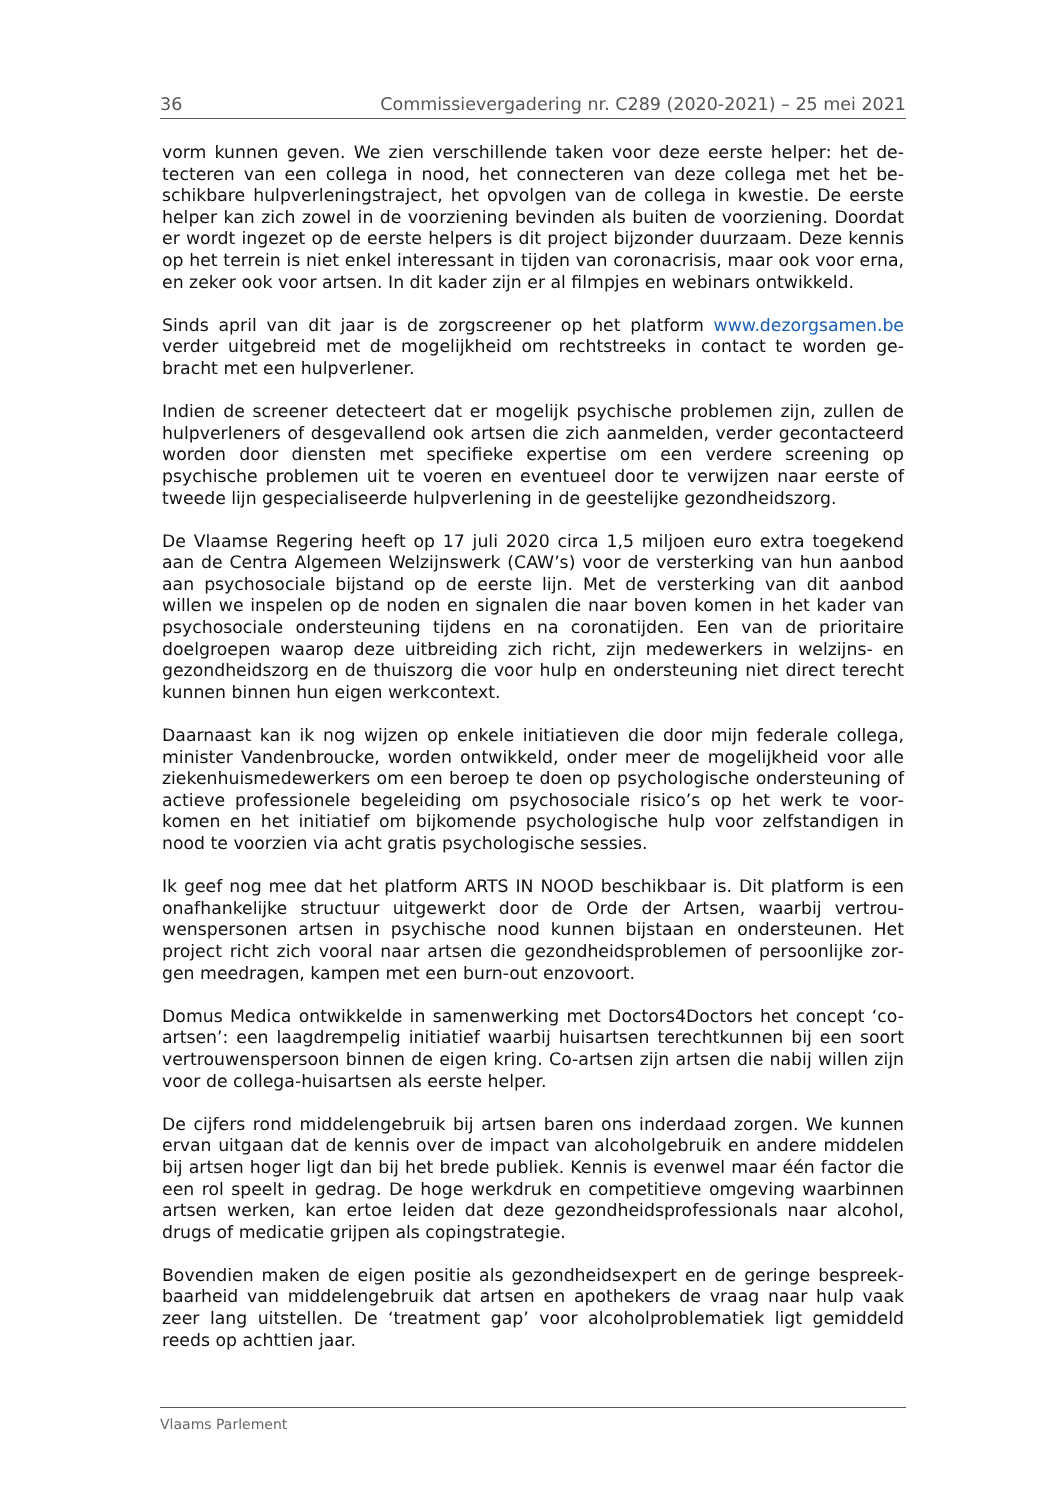36 Commissievergadering nr. C289 (2020-2021) – 25 mei 2021
vorm kunnen geven. We zien verschillende taken voor deze eerste helper: het de­tecteren van een collega in nood, het connecteren van deze collega met het be­schikbare hulpverleningstraject, het opvolgen van de collega in kwestie. De eerste helper kan zich zowel in de voorziening bevinden als buiten de voorziening. Doordat er wordt ingezet op de eerste helpers is dit project bijzonder duurzaam. Deze ken­nis op het terrein is niet enkel interessant in tijden van coronacrisis, maar ook voor erna, en zeker ook voor artsen. In dit kader zijn er al filmpjes en webinars ontwik­keld.
Sinds april van dit jaar is de zorgscreener op het platform www.dezorgsamen.be verder uitgebreid met de mogelijkheid om rechtstreeks in contact te worden ge­bracht met een hulpverlener.
Indien de screener detecteert dat er mogelijk psychische problemen zijn, zullen de hulpverleners of desgevallend ook artsen die zich aanmelden, verder gecontac­teerd worden door diensten met specifieke expertise om een verdere screening op psychische problemen uit te voeren en eventueel door te verwijzen naar eerste of tweede lijn gespecialiseerde hulpverlening in de geestelijke gezondheidszorg.
De Vlaamse Regering heeft op 17 juli 2020 circa 1,5 miljoen euro extra toegekend aan de Centra Algemeen Welzijnswerk (CAW’s) voor de versterking van hun aan­bod aan psychosociale bijstand op de eerste lijn. Met de versterking van dit aanbod willen we inspelen op de noden en signalen die naar boven komen in het kader van psychosociale ondersteuning tijdens en na coronatijden. Een van de prioritaire doelgroepen waarop deze uitbreiding zich richt, zijn medewerkers in welzijns- en gezondheidszorg en de thuiszorg die voor hulp en ondersteuning niet direct terecht kunnen binnen hun eigen werkcontext.
Daarnaast kan ik nog wijzen op enkele initiatieven die door mijn federale collega, minister Vandenbroucke, worden ontwikkeld, onder meer de mogelijkheid voor alle ziekenhuismedewerkers om een beroep te doen op psychologische ondersteuning of actieve professionele begeleiding om psychosociale risico’s op het werk te voor­komen en het initiatief om bijkomende psychologische hulp voor zelfstandigen in nood te voorzien via acht gratis psychologische sessies.
Ik geef nog mee dat het platform ARTS IN NOOD beschikbaar is. Dit platform is een onafhankelijke structuur uitgewerkt door de Orde der Artsen, waarbij vertrou­wenspersonen artsen in psychische nood kunnen bijstaan en ondersteunen. Het project richt zich vooral naar artsen die gezondheidsproblemen of persoonlijke zor­gen meedragen, kampen met een burn-out enzovoort.
Domus Medica ontwikkelde in samenwerking met Doctors4Doctors het concept ‘co-artsen’: een laagdrempelig initiatief waarbij huisartsen terechtkunnen bij een soort vertrouwenspersoon binnen de eigen kring. Co-artsen zijn artsen die nabij willen zijn voor de collega-huisartsen als eerste helper.
De cijfers rond middelengebruik bij artsen baren ons inderdaad zorgen. We kunnen ervan uitgaan dat de kennis over de impact van alcoholgebruik en andere middelen bij artsen hoger ligt dan bij het brede publiek. Kennis is evenwel maar één factor die een rol speelt in gedrag. De hoge werkdruk en competitieve omgeving waar­binnen artsen werken, kan ertoe leiden dat deze gezondheidsprofessionals naar alcohol, drugs of medicatie grijpen als copingstrategie.
Bovendien maken de eigen positie als gezondheidsexpert en de geringe bespreek­baarheid van middelengebruik dat artsen en apothekers de vraag naar hulp vaak zeer lang uitstellen. De ‘treatment gap’ voor alcoholproblematiek ligt gemiddeld reeds op achttien jaar.
Vlaams Parlement